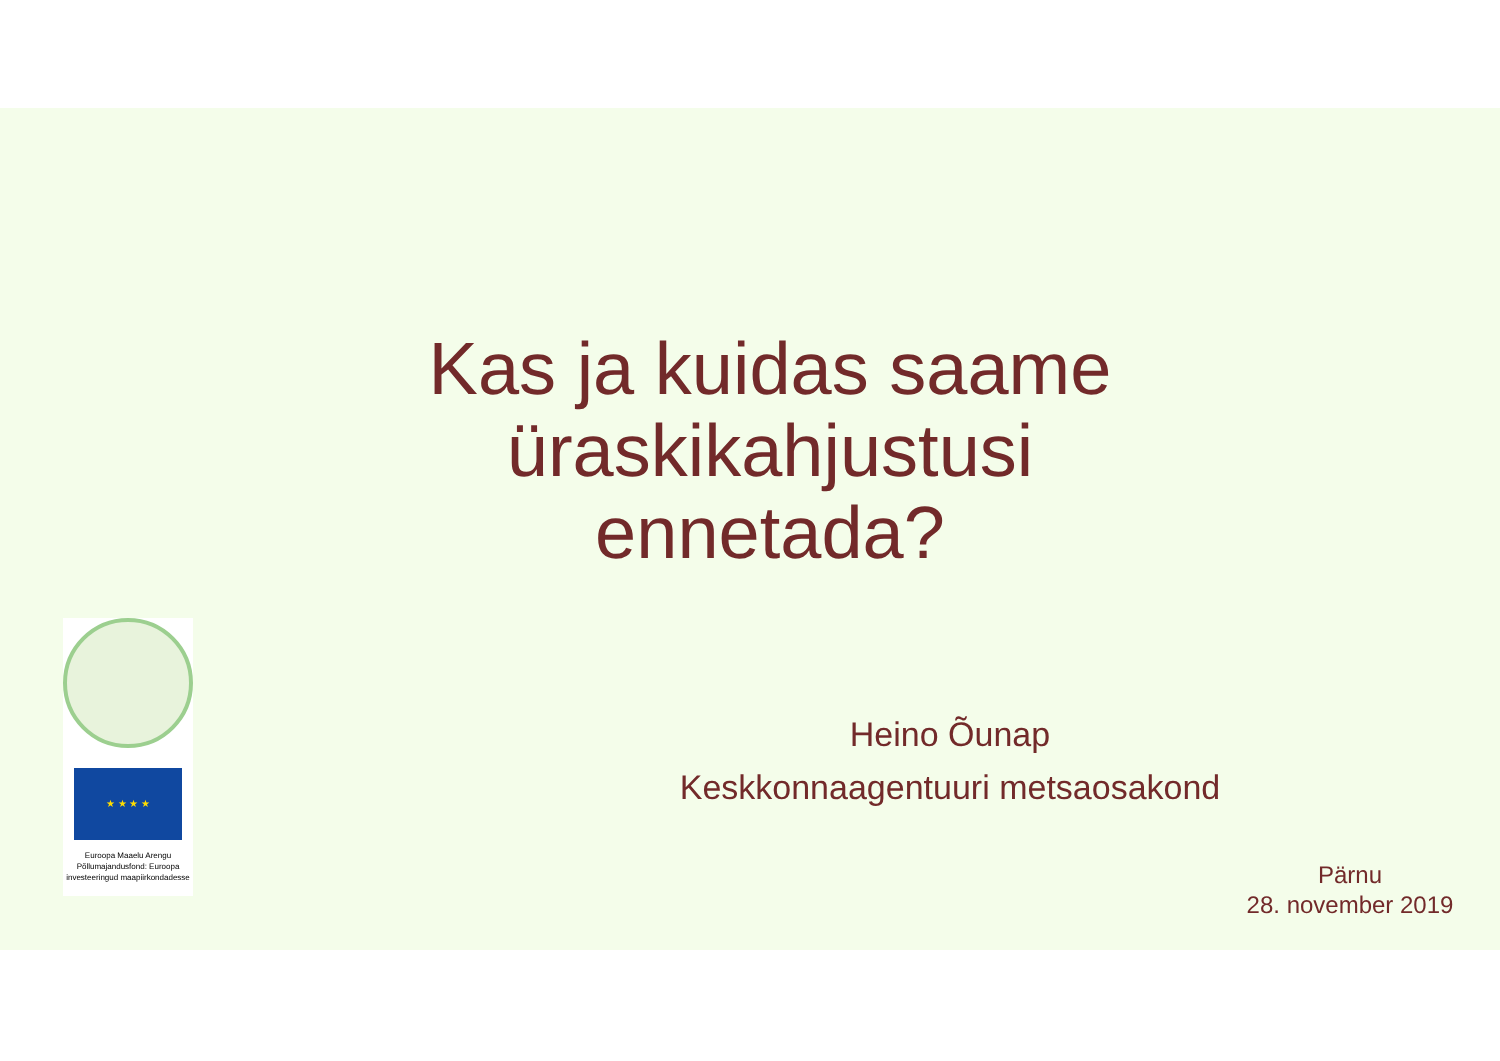Kas ja kuidas saame üraskikahjustusi ennetada?
Heino Õunap
Keskkonnaagentuuri metsaosakond
Pärnu
28. november 2019
★ ★ ★ ★
Euroopa Maaelu Arengu Põllumajandusfond: Euroopa investeeringud maapiirkondadesse